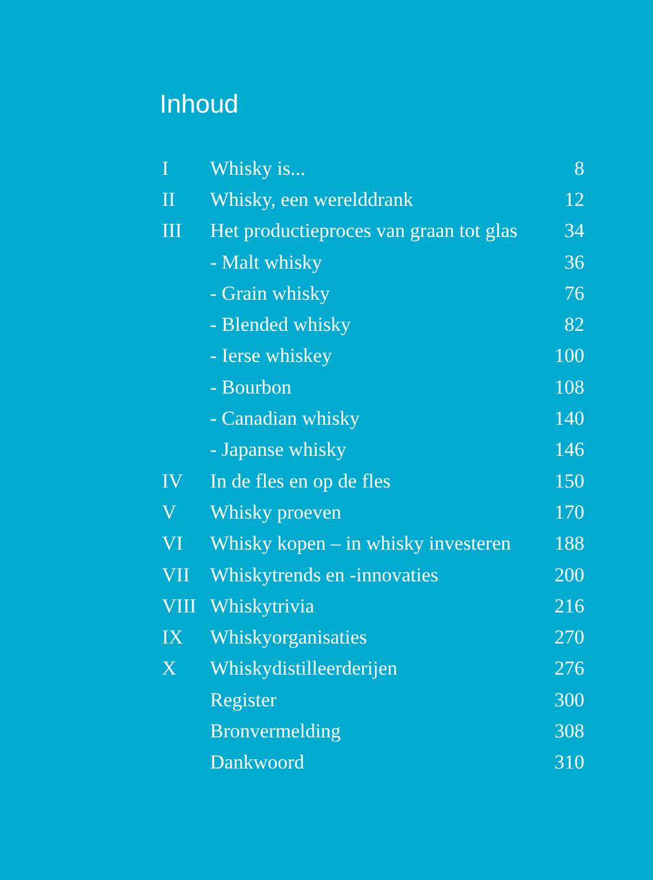Inhoud
| I | Whisky is... | 8 |
| II | Whisky, een werelddrank | 12 |
| III | Het productieproces van graan tot glas | 34 |
| | - Malt whisky | 36 |
| | - Grain whisky | 76 |
| | - Blended whisky | 82 |
| | - Ierse whiskey | 100 |
| | - Bourbon | 108 |
| | - Canadian whisky | 140 |
| | - Japanse whisky | 146 |
| IV | In de fles en op de fles | 150 |
| V | Whisky proeven | 170 |
| VI | Whisky kopen – in whisky investeren | 188 |
| VII | Whiskytrends en -innovaties | 200 |
| VIII | Whiskytrivia | 216 |
| IX | Whiskyorganisaties | 270 |
| X | Whiskydistilleerderijen | 276 |
| | Register | 300 |
| | Bronvermelding | 308 |
| | Dankwoord | 310 |